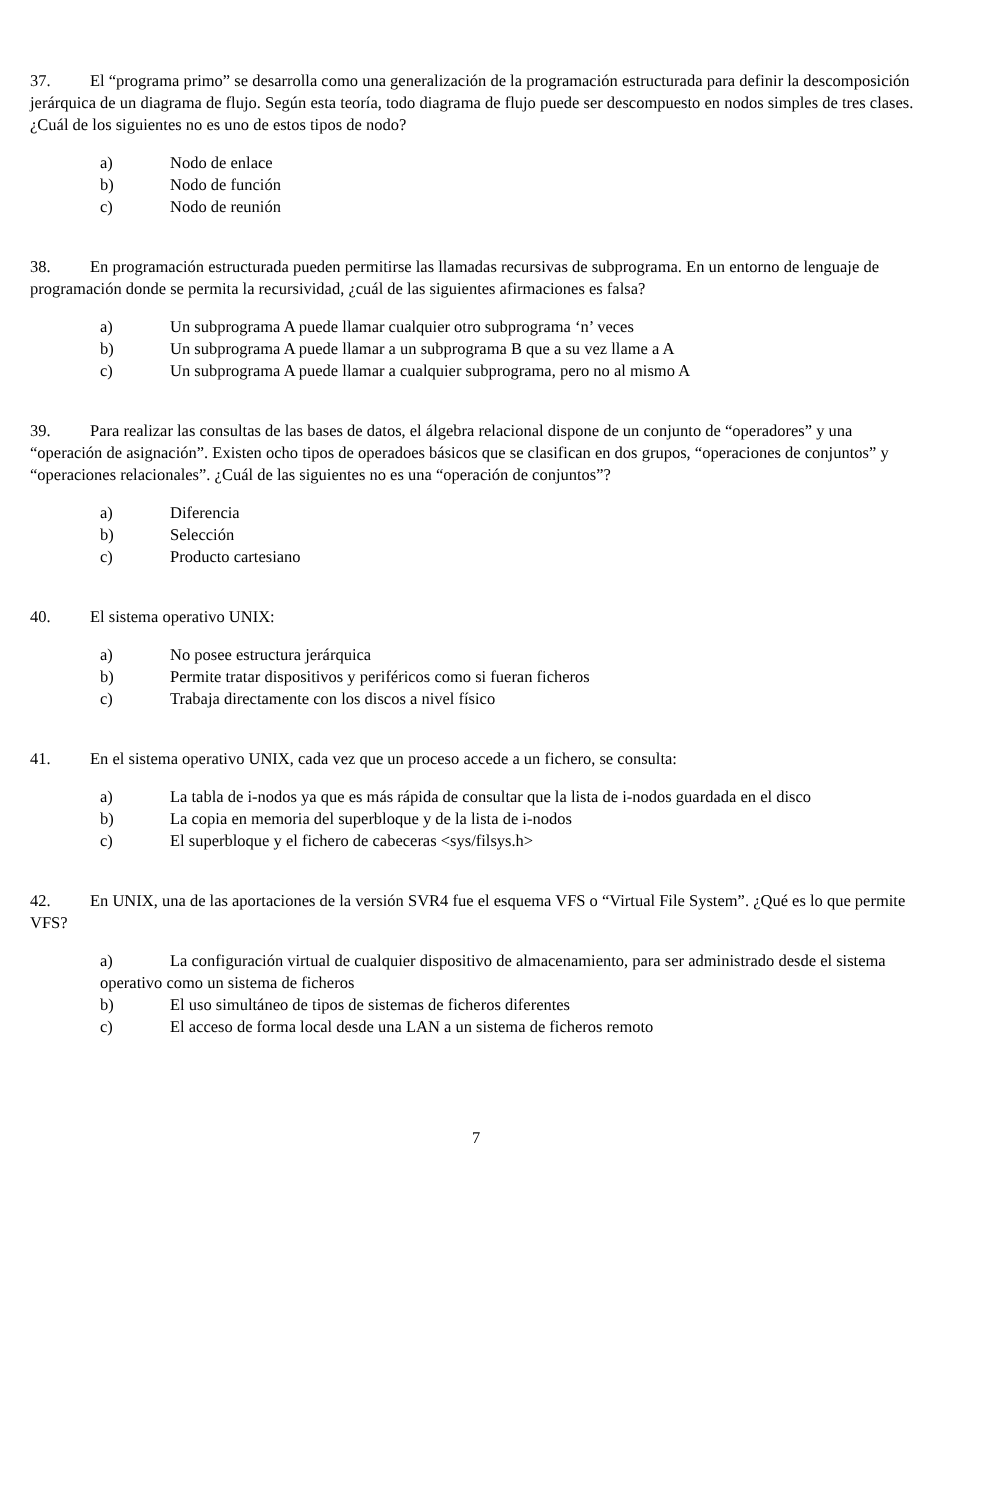37. El “programa primo” se desarrolla como una generalización de la programación estructurada para definir la descomposición jerárquica de un diagrama de flujo. Según esta teoría, todo diagrama de flujo puede ser descompuesto en nodos simples de tres clases. ¿Cuál de los siguientes no es uno de estos tipos de nodo?
a) Nodo de enlace
b) Nodo de función
c) Nodo de reunión
38. En programación estructurada pueden permitirse las llamadas recursivas de subprograma. En un entorno de lenguaje de programación donde se permita la recursividad, ¿cuál de las siguientes afirmaciones es falsa?
a) Un subprograma A puede llamar cualquier otro subprograma ‘n’ veces
b) Un subprograma A puede llamar a un subprograma B que a su vez llame a A
c) Un subprograma A puede llamar a cualquier subprograma, pero no al mismo A
39. Para realizar las consultas de las bases de datos, el álgebra relacional dispone de un conjunto de “operadores” y una “operación de asignación”. Existen ocho tipos de operadoes básicos que se clasifican en dos grupos, “operaciones de conjuntos” y “operaciones relacionales”. ¿Cuál de las siguientes no es una “operación de conjuntos”?
a) Diferencia
b) Selección
c) Producto cartesiano
40. El sistema operativo UNIX:
a) No posee estructura jerárquica
b) Permite tratar dispositivos y periféricos como si fueran ficheros
c) Trabaja directamente con los discos a nivel físico
41. En el sistema operativo UNIX, cada vez que un proceso accede a un fichero, se consulta:
a) La tabla de i-nodos ya que es más rápida de consultar que la lista de i-nodos guardada en el disco
b) La copia en memoria del superbloque y de la lista de i-nodos
c) El superbloque y el fichero de cabeceras <sys/filsys.h>
42. En UNIX, una de las aportaciones de la versión SVR4 fue el esquema VFS o “Virtual File System”. ¿Qué es lo que permite VFS?
a) La configuración virtual de cualquier dispositivo de almacenamiento, para ser administrado desde el sistema operativo como un sistema de ficheros
b) El uso simultáneo de tipos de sistemas de ficheros diferentes
c) El acceso de forma local desde una LAN a un sistema de ficheros remoto
7